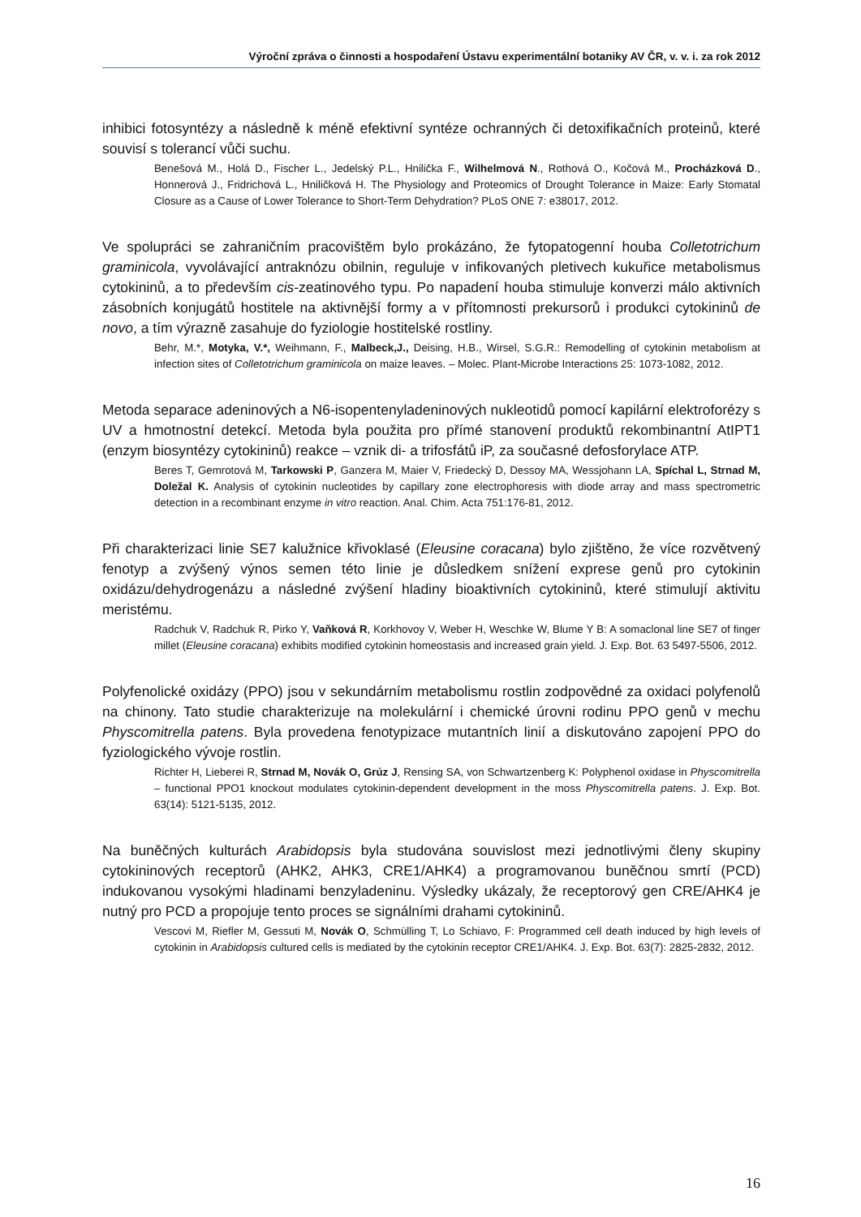Výroční zpráva o činnosti a hospodaření Ústavu experimentální botaniky AV ČR, v. v. i. za rok 2012
inhibici fotosyntézy a následně k méně efektivní syntéze ochranných či detoxifikačních proteinů, které souvisí s tolerancí vůči suchu.
Benešová M., Holá D., Fischer L., Jedelský P.L., Hnilička F., Wilhelmová N., Rothová O., Kočová M., Procházková D., Honnerová J., Fridrichová L., Hniličková H. The Physiology and Proteomics of Drought Tolerance in Maize: Early Stomatal Closure as a Cause of Lower Tolerance to Short-Term Dehydration? PLoS ONE 7: e38017, 2012.
Ve spolupráci se zahraničním pracovištěm bylo prokázáno, že fytopatogenní houba Colletotrichum graminicola, vyvolávající antraknózu obilnin, reguluje v infikovaných pletivech kukuřice metabolismus cytokininů, a to především cis-zeatinového typu. Po napadení houba stimuluje konverzi málo aktivních zásobních konjugátů hostitele na aktivnější formy a v přítomnosti prekursorů i produkci cytokininů de novo, a tím výrazně zasahuje do fyziologie hostitelské rostliny.
Behr, M.*, Motyka, V.*, Weihmann, F., Malbeck,J., Deising, H.B., Wirsel, S.G.R.: Remodelling of cytokinin metabolism at infection sites of Colletotrichum graminicola on maize leaves. – Molec. Plant-Microbe Interactions 25: 1073-1082, 2012.
Metoda separace adeninových a N6-isopentenyladeninových nukleotidů pomocí kapilární elektroforézy s UV a hmotnostní detekcí. Metoda byla použita pro přímé stanovení produktů rekombinantní AtIPT1 (enzym biosyntézy cytokininů) reakce – vznik di- a trifosfátů iP, za současné defosforylace ATP.
Beres T, Gemrotová M, Tarkowski P, Ganzera M, Maier V, Friedecký D, Dessoy MA, Wessjohann LA, Spíchal L, Strnad M, Doležal K. Analysis of cytokinin nucleotides by capillary zone electrophoresis with diode array and mass spectrometric detection in a recombinant enzyme in vitro reaction. Anal. Chim. Acta 751:176-81, 2012.
Při charakterizaci linie SE7 kalužnice křivoklasé (Eleusine coracana) bylo zjištěno, že více rozvětvený fenotyp a zvýšený výnos semen této linie je důsledkem snížení exprese genů pro cytokinin oxidázu/dehydrogenázu a následné zvýšení hladiny bioaktivních cytokininů, které stimulují aktivitu meristému.
Radchuk V, Radchuk R, Pirko Y, Vaňková R, Korkhovoy V, Weber H, Weschke W, Blume Y B: A somaclonal line SE7 of finger millet (Eleusine coracana) exhibits modified cytokinin homeostasis and increased grain yield. J. Exp. Bot. 63 5497-5506, 2012.
Polyfenolické oxidázy (PPO) jsou v sekundárním metabolismu rostlin zodpovědné za oxidaci polyfenolů na chinony. Tato studie charakterizuje na molekulární i chemické úrovni rodinu PPO genů v mechu Physcomitrella patens. Byla provedena fenotypizace mutantních linií a diskutováno zapojení PPO do fyziologického vývoje rostlin.
Richter H, Lieberei R, Strnad M, Novák O, Grúz J, Rensing SA, von Schwartzenberg K: Polyphenol oxidase in Physcomitrella – functional PPO1 knockout modulates cytokinin-dependent development in the moss Physcomitrella patens. J. Exp. Bot. 63(14): 5121-5135, 2012.
Na buněčných kulturách Arabidopsis byla studována souvislost mezi jednotlivými členy skupiny cytokininových receptorů (AHK2, AHK3, CRE1/AHK4) a programovanou buněčnou smrtí (PCD) indukovanou vysokými hladinami benzyladeninu. Výsledky ukázaly, že receptorový gen CRE/AHK4 je nutný pro PCD a propojuje tento proces se signálními drahami cytokininů.
Vescovi M, Riefler M, Gessuti M, Novák O, Schmülling T, Lo Schiavo, F: Programmed cell death induced by high levels of cytokinin in Arabidopsis cultured cells is mediated by the cytokinin receptor CRE1/AHK4. J. Exp. Bot. 63(7): 2825-2832, 2012.
16